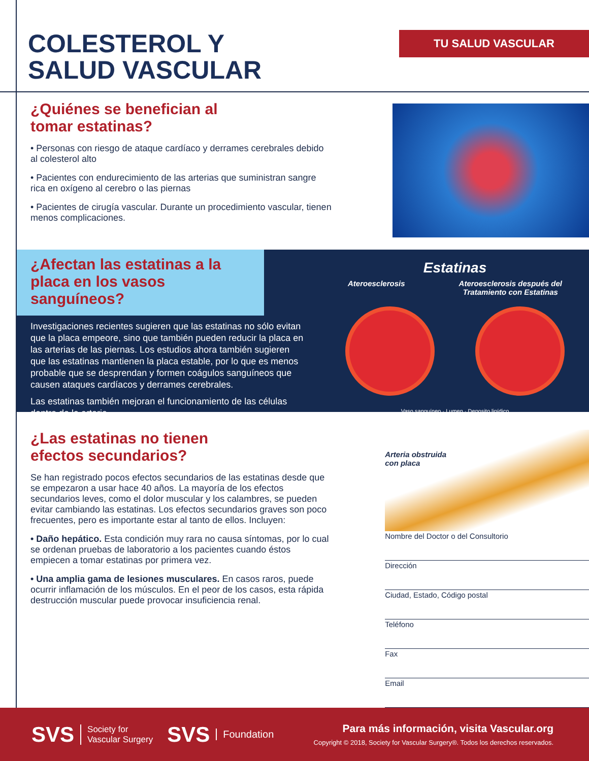COLESTEROL Y
SALUD VASCULAR
TU SALUD VASCULAR
¿Quiénes se benefician al
tomar estatinas?
• Personas con riesgo de ataque cardíaco y derrames cerebrales debido al colesterol alto
• Pacientes con endurecimiento de las arterias que suministran sangre rica en oxígeno al cerebro o las piernas
• Pacientes de cirugía vascular. Durante un procedimiento vascular, tienen menos complicaciones.
¿Afectan las estatinas a la placa en los vasos sanguíneos?
Investigaciones recientes sugieren que las estatinas no sólo evitan que la placa empeore, sino que también pueden reducir la placa en las arterias de las piernas. Los estudios ahora también sugieren que las estatinas mantienen la placa estable, por lo que es menos probable que se desprendan y formen coágulos sanguíneos que causen ataques cardíacos y derrames cerebrales.
Las estatinas también mejoran el funcionamiento de las células dentro de la arteria.
Estatinas
Ateroesclerosis Ateroesclerosis después del
Tratamiento con Estatinas
Vaso sanguíneo · Lumen · Deposito lipídico
¿Las estatinas no tienen
efectos secundarios?
Se han registrado pocos efectos secundarios de las estatinas desde que se empezaron a usar hace 40 años. La mayoría de los efectos secundarios leves, como el dolor muscular y los calambres, se pueden evitar cambiando las estatinas. Los efectos secundarios graves son poco frecuentes, pero es importante estar al tanto de ellos. Incluyen:
• Daño hepático. Esta condición muy rara no causa síntomas, por lo cual se ordenan pruebas de laboratorio a los pacientes cuando éstos empiecen a tomar estatinas por primera vez.
• Una amplia gama de lesiones musculares. En casos raros, puede ocurrir inflamación de los músculos. En el peor de los casos, esta rápida destrucción muscular puede provocar insuficiencia renal.
Arteria obstruida
con placa
Nombre del Doctor o del Consultorio
Dirección
Ciudad, Estado, Código postal
Teléfono
Fax
Email
SVS Society for
Vascular Surgery SVS Foundation
Para más información, visita Vascular.org
Copyright © 2018, Society for Vascular Surgery®. Todos los derechos reservados.